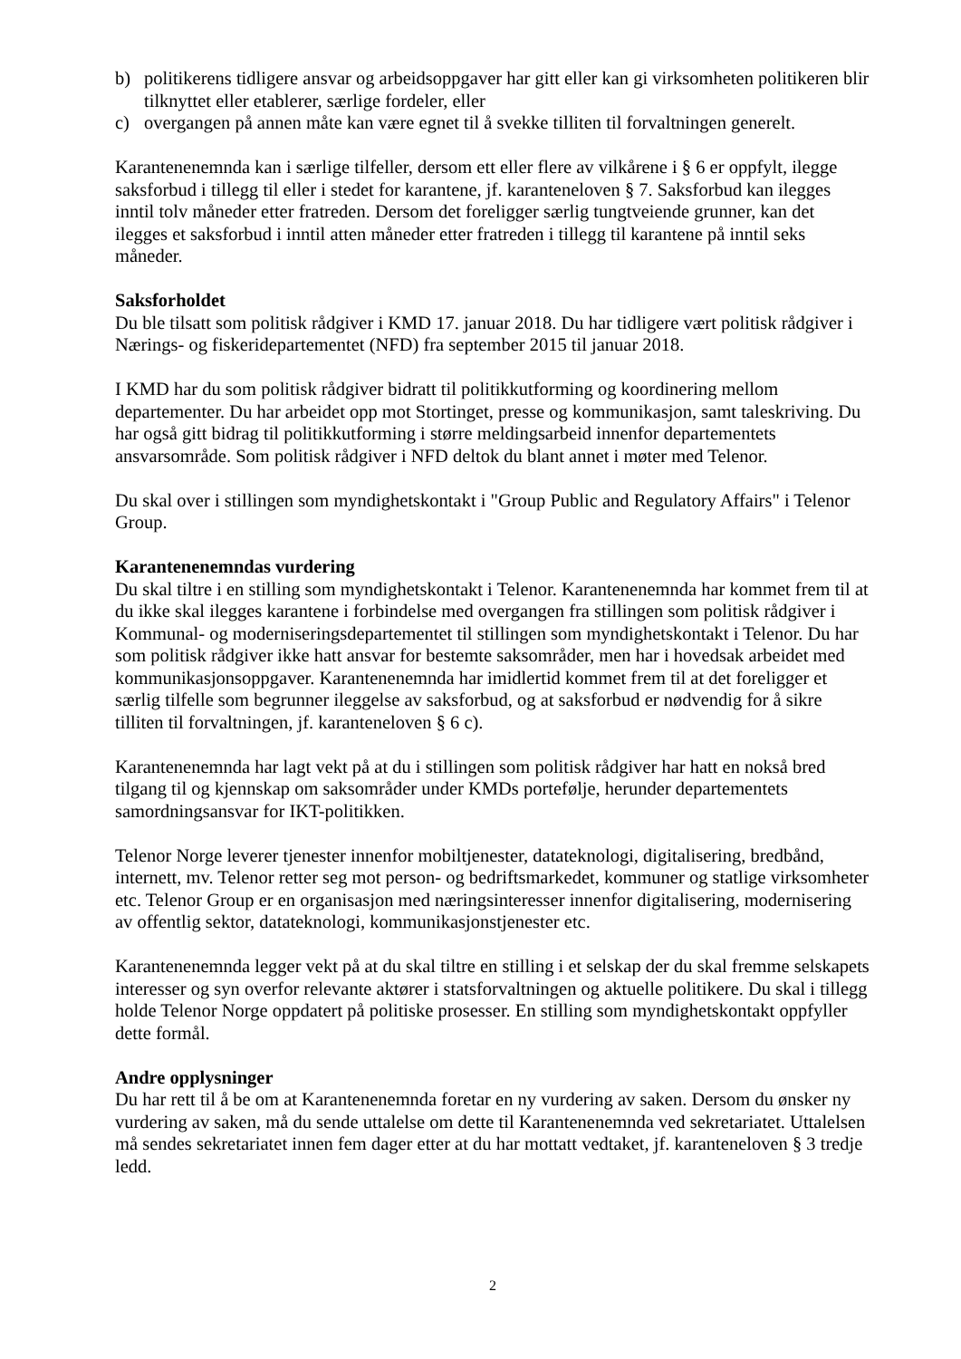b) politikerens tidligere ansvar og arbeidsoppgaver har gitt eller kan gi virksomheten politikeren blir tilknyttet eller etablerer, særlige fordeler, eller
c) overgangen på annen måte kan være egnet til å svekke tilliten til forvaltningen generelt.
Karantenenemnda kan i særlige tilfeller, dersom ett eller flere av vilkårene i § 6 er oppfylt, ilegge saksforbud i tillegg til eller i stedet for karantene, jf. karanteneloven § 7. Saksforbud kan ilegges inntil tolv måneder etter fratreden. Dersom det foreligger særlig tungtveiende grunner, kan det ilegges et saksforbud i inntil atten måneder etter fratreden i tillegg til karantene på inntil seks måneder.
Saksforholdet
Du ble tilsatt som politisk rådgiver i KMD 17. januar 2018. Du har tidligere vært politisk rådgiver i Nærings- og fiskeridepartementet (NFD) fra september 2015 til januar 2018.
I KMD har du som politisk rådgiver bidratt til politikkutforming og koordinering mellom departementer. Du har arbeidet opp mot Stortinget, presse og kommunikasjon, samt taleskriving. Du har også gitt bidrag til politikkutforming i større meldingsarbeid innenfor departementets ansvarsområde. Som politisk rådgiver i NFD deltok du blant annet i møter med Telenor.
Du skal over i stillingen som myndighetskontakt i "Group Public and Regulatory Affairs" i Telenor Group.
Karantenenemndas vurdering
Du skal tiltre i en stilling som myndighetskontakt i Telenor. Karantenenemnda har kommet frem til at du ikke skal ilegges karantene i forbindelse med overgangen fra stillingen som politisk rådgiver i Kommunal- og moderniseringsdepartementet til stillingen som myndighetskontakt i Telenor. Du har som politisk rådgiver ikke hatt ansvar for bestemte saksområder, men har i hovedsak arbeidet med kommunikasjonsoppgaver. Karantenenemnda har imidlertid kommet frem til at det foreligger et særlig tilfelle som begrunner ileggelse av saksforbud, og at saksforbud er nødvendig for å sikre tilliten til forvaltningen, jf. karanteneloven § 6 c).
Karantenenemnda har lagt vekt på at du i stillingen som politisk rådgiver har hatt en nokså bred tilgang til og kjennskap om saksområder under KMDs portefølje, herunder departementets samordningsansvar for IKT-politikken.
Telenor Norge leverer tjenester innenfor mobiltjenester, datateknologi, digitalisering, bredbånd, internett, mv. Telenor retter seg mot person- og bedriftsmarkedet, kommuner og statlige virksomheter etc. Telenor Group er en organisasjon med næringsinteresser innenfor digitalisering, modernisering av offentlig sektor, datateknologi, kommunikasjonstjenester etc.
Karantenenemnda legger vekt på at du skal tiltre en stilling i et selskap der du skal fremme selskapets interesser og syn overfor relevante aktører i statsforvaltningen og aktuelle politikere. Du skal i tillegg holde Telenor Norge oppdatert på politiske prosesser. En stilling som myndighetskontakt oppfyller dette formål.
Andre opplysninger
Du har rett til å be om at Karantenenemnda foretar en ny vurdering av saken. Dersom du ønsker ny vurdering av saken, må du sende uttalelse om dette til Karantenenemnda ved sekretariatet. Uttalelsen må sendes sekretariatet innen fem dager etter at du har mottatt vedtaket, jf. karanteneloven § 3 tredje ledd.
2